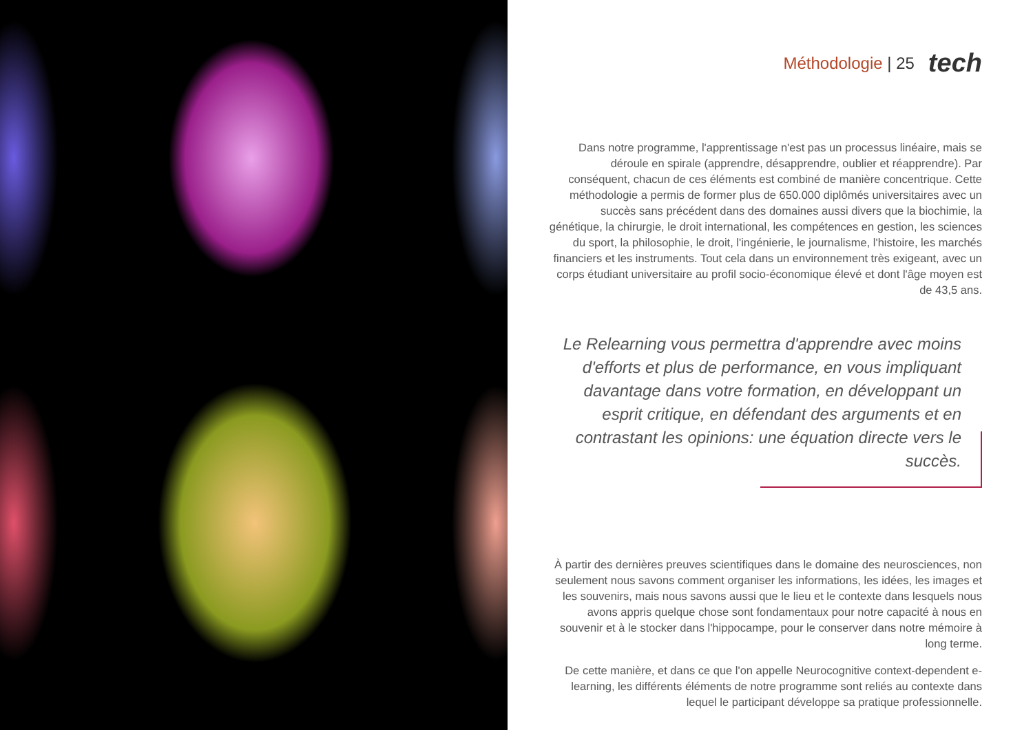Méthodologie | 25 tech
Dans notre programme, l'apprentissage n'est pas un processus linéaire, mais se déroule en spirale (apprendre, désapprendre, oublier et réapprendre). Par conséquent, chacun de ces éléments est combiné de manière concentrique. Cette méthodologie a permis de former plus de 650.000 diplômés universitaires avec un succès sans précédent dans des domaines aussi divers que la biochimie, la génétique, la chirurgie, le droit international, les compétences en gestion, les sciences du sport, la philosophie, le droit, l'ingénierie, le journalisme, l'histoire, les marchés financiers et les instruments. Tout cela dans un environnement très exigeant, avec un corps étudiant universitaire au profil socio-économique élevé et dont l'âge moyen est de 43,5 ans.
Le Relearning vous permettra d'apprendre avec moins d'efforts et plus de performance, en vous impliquant davantage dans votre formation, en développant un esprit critique, en défendant des arguments et en contrastant les opinions: une équation directe vers le succès.
À partir des dernières preuves scientifiques dans le domaine des neurosciences, non seulement nous savons comment organiser les informations, les idées, les images et les souvenirs, mais nous savons aussi que le lieu et le contexte dans lesquels nous avons appris quelque chose sont fondamentaux pour notre capacité à nous en souvenir et à le stocker dans l'hippocampe, pour le conserver dans notre mémoire à long terme.
De cette manière, et dans ce que l'on appelle Neurocognitive context-dependent e-learning, les différents éléments de notre programme sont reliés au contexte dans lequel le participant développe sa pratique professionnelle.